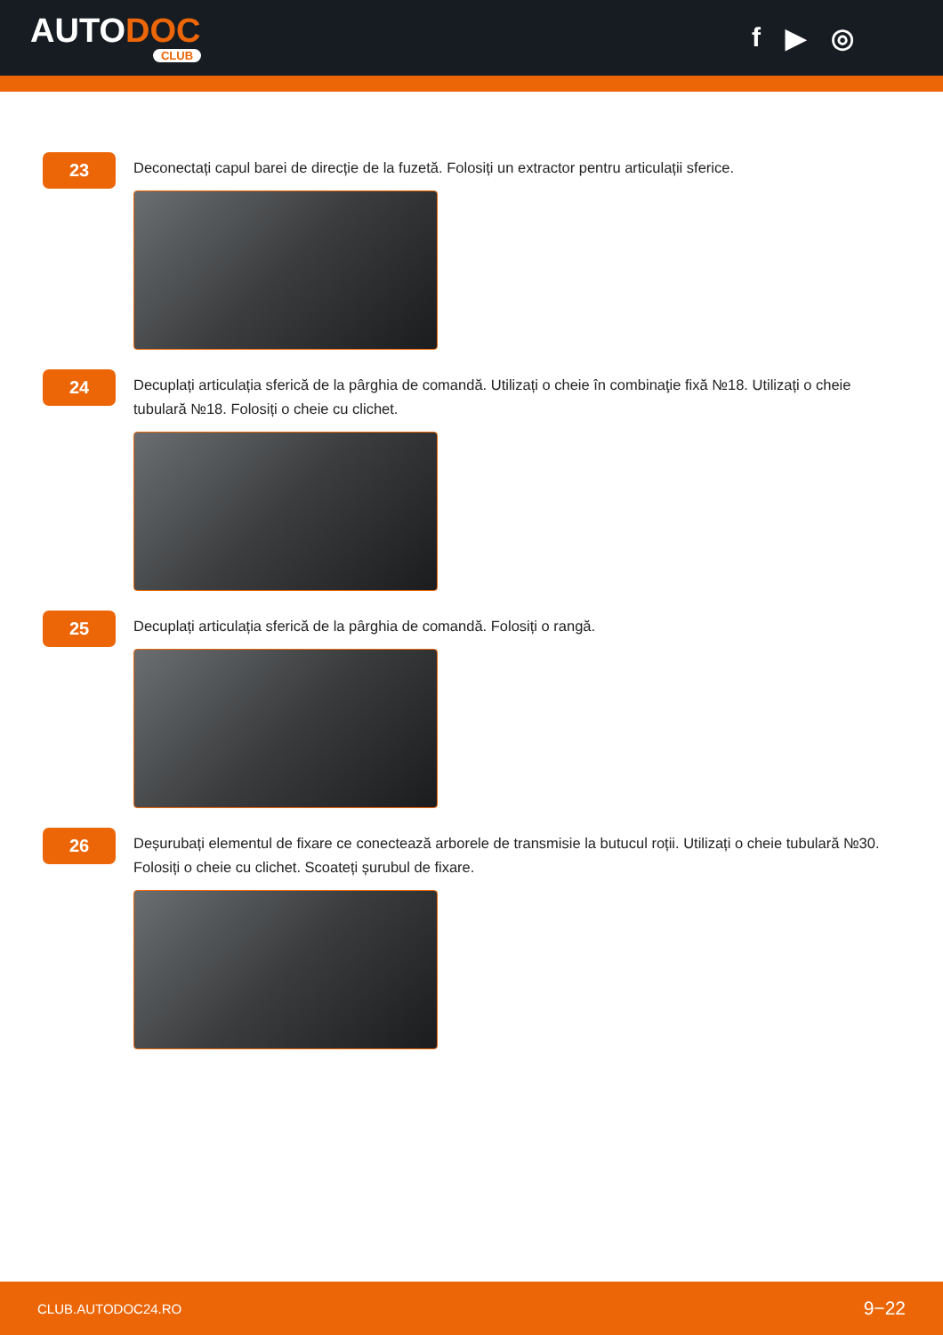AUTODOC
CLUB
f ▶ ◎
23
Deconectați capul barei de direcție de la fuzetă. Folosiți un extractor pentru articulații sferice.
24
Decuplați articulația sferică de la pârghia de comandă. Utilizați o cheie în combinaţie fixă №18. Utilizați o cheie tubulară №18. Folosiți o cheie cu clichet.
25
Decuplați articulația sferică de la pârghia de comandă. Folosiți o rangă.
26
Deșurubați elementul de fixare ce conectează arborele de transmisie la butucul roții. Utilizați o cheie tubulară №30. Folosiți o cheie cu clichet. Scoateți șurubul de fixare.
CLUB.AUTODOC24.RO 9−22